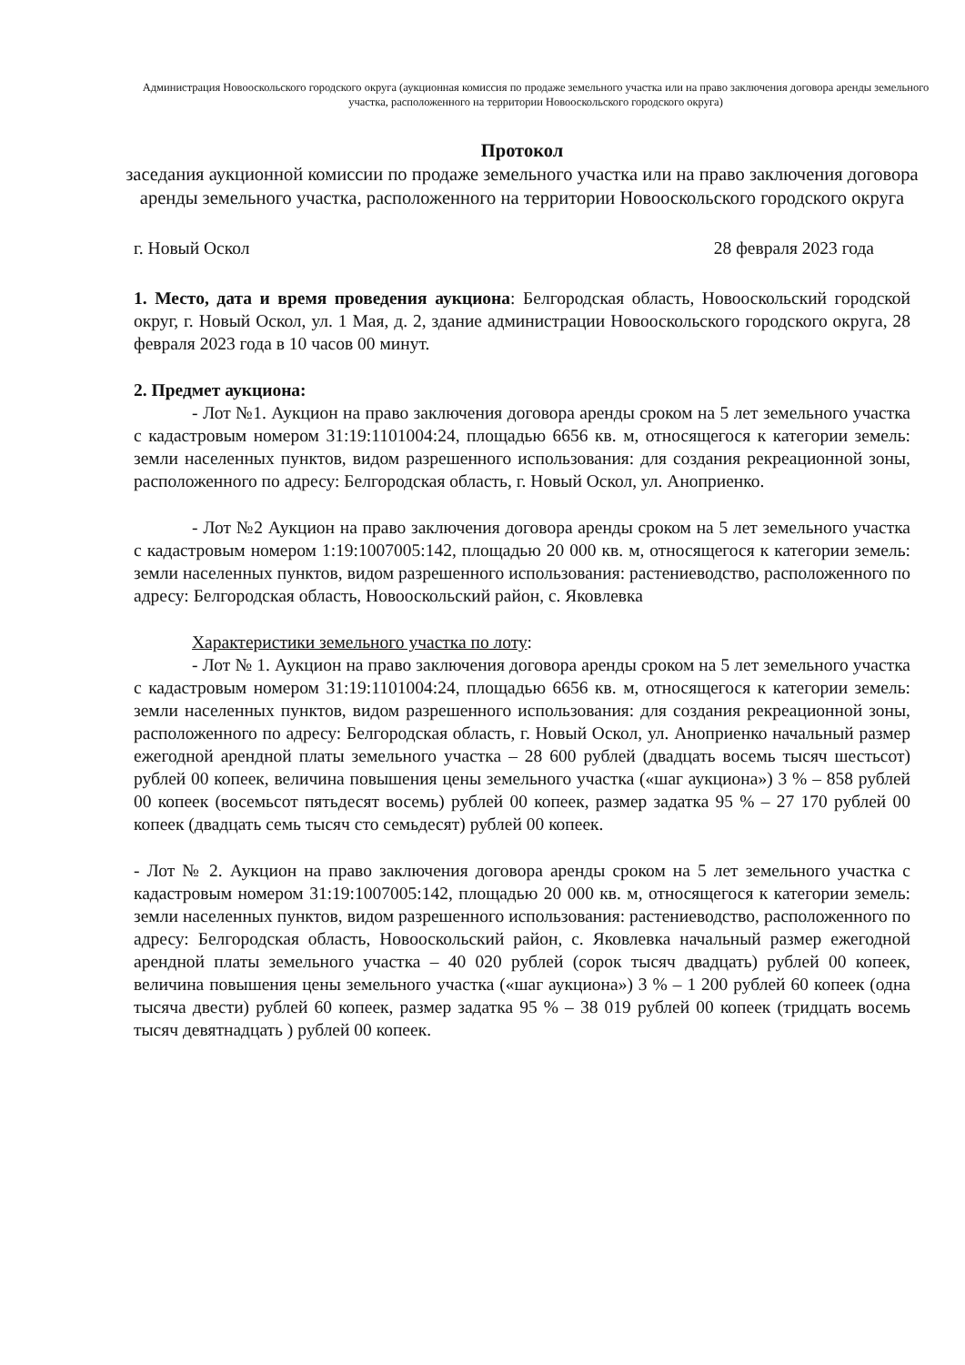Администрация Новооскольского городского округа (аукционная комиссия по продаже земельного участка или на право заключения договора аренды земельного участка, расположенного на территории Новооскольского городского округа)
Протокол
заседания аукционной комиссии по продаже земельного участка или на право заключения договора аренды земельного участка, расположенного на территории Новооскольского городского округа
г. Новый Оскол 28 февраля 2023 года
1. Место, дата и время проведения аукциона: Белгородская область, Новооскольский городской округ, г. Новый Оскол, ул. 1 Мая, д. 2, здание администрации Новооскольского городского округа, 28 февраля 2023 года в 10 часов 00 минут.
2. Предмет аукциона:
- Лот №1. Аукцион на право заключения договора аренды сроком на 5 лет земельного участка с кадастровым номером 31:19:1101004:24, площадью 6656 кв. м, относящегося к категории земель: земли населенных пунктов, видом разрешенного использования: для создания рекреационной зоны, расположенного по адресу: Белгородская область, г. Новый Оскол, ул. Аноприенко.
- Лот №2 Аукцион на право заключения договора аренды сроком на 5 лет земельного участка с кадастровым номером 1:19:1007005:142, площадью 20 000 кв. м, относящегося к категории земель: земли населенных пунктов, видом разрешенного использования: растениеводство, расположенного по адресу: Белгородская область, Новооскольский район, с. Яковлевка
Характеристики земельного участка по лоту:
- Лот № 1. Аукцион на право заключения договора аренды сроком на 5 лет земельного участка с кадастровым номером 31:19:1101004:24, площадью 6656 кв. м, относящегося к категории земель: земли населенных пунктов, видом разрешенного использования: для создания рекреационной зоны, расположенного по адресу: Белгородская область, г. Новый Оскол, ул. Аноприенко начальный размер ежегодной арендной платы земельного участка – 28 600 рублей (двадцать восемь тысяч шестьсот) рублей 00 копеек, величина повышения цены земельного участка («шаг аукциона») 3 % – 858 рублей 00 копеек (восемьсот пятьдесят восемь) рублей 00 копеек, размер задатка 95 % – 27 170 рублей 00 копеек (двадцать семь тысяч сто семьдесят) рублей 00 копеек.
- Лот № 2. Аукцион на право заключения договора аренды сроком на 5 лет земельного участка с кадастровым номером 31:19:1007005:142, площадью 20 000 кв. м, относящегося к категории земель: земли населенных пунктов, видом разрешенного использования: растениеводство, расположенного по адресу: Белгородская область, Новооскольский район, с. Яковлевка начальный размер ежегодной арендной платы земельного участка – 40 020 рублей (сорок тысяч двадцать) рублей 00 копеек, величина повышения цены земельного участка («шаг аукциона») 3 % – 1 200 рублей 60 копеек (одна тысяча двести) рублей 60 копеек, размер задатка 95 % – 38 019 рублей 00 копеек (тридцать восемь тысяч девятнадцать ) рублей 00 копеек.